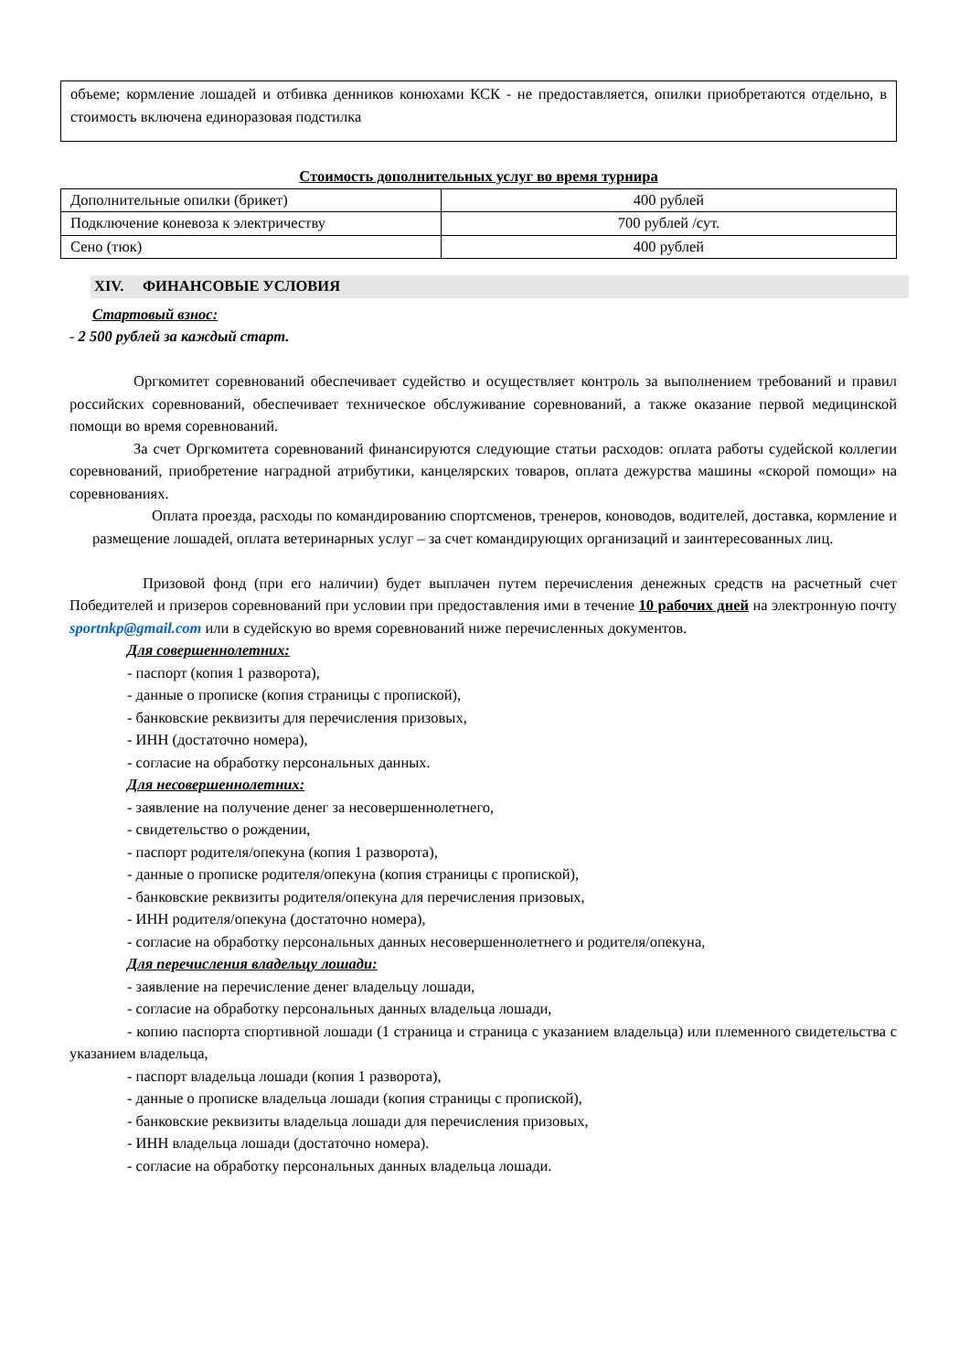объеме; кормление лошадей и отбивка денников конюхами КСК - не предоставляется, опилки приобретаются отдельно, в стоимость включена единоразовая подстилка
Стоимость дополнительных услуг во время турнира
| Дополнительные опилки (брикет) | 400 рублей |
| Подключение коневоза к электричеству | 700 рублей /сут. |
| Сено (тюк) | 400 рублей |
XIV. ФИНАНСОВЫЕ УСЛОВИЯ
Стартовый взнос:
- 2 500 рублей за каждый старт.
Оргкомитет соревнований обеспечивает судейство и осуществляет контроль за выполнением требований и правил российских соревнований, обеспечивает техническое обслуживание соревнований, а также оказание первой медицинской помощи во время соревнований.
За счет Оргкомитета соревнований финансируются следующие статьи расходов: оплата работы судейской коллегии соревнований, приобретение наградной атрибутики, канцелярских товаров, оплата дежурства машины «скорой помощи» на соревнованиях.
Оплата проезда, расходы по командированию спортсменов, тренеров, коноводов, водителей, доставка, кормление и размещение лошадей, оплата ветеринарных услуг – за счет командирующих организаций и заинтересованных лиц.
Призовой фонд (при его наличии) будет выплачен путем перечисления денежных средств на расчетный счет Победителей и призеров соревнований при условии при предоставления ими в течение 10 рабочих дней на электронную почту sportnkp@gmail.com или в судейскую во время соревнований ниже перечисленных документов.
Для совершеннолетних:
- паспорт (копия 1 разворота),
- данные о прописке (копия страницы с пропиской),
- банковские реквизиты для перечисления призовых,
- ИНН (достаточно номера),
- согласие на обработку персональных данных.
Для несовершеннолетних:
- заявление на получение денег за несовершеннолетнего,
- свидетельство о рождении,
- паспорт родителя/опекуна (копия 1 разворота),
- данные о прописке родителя/опекуна (копия страницы с пропиской),
- банковские реквизиты родителя/опекуна для перечисления призовых,
- ИНН родителя/опекуна (достаточно номера),
- согласие на обработку персональных данных несовершеннолетнего и родителя/опекуна,
Для перечисления владельцу лошади:
- заявление на перечисление денег владельцу лошади,
- согласие на обработку персональных данных владельца лошади,
- копию паспорта спортивной лошади (1 страница и страница с указанием владельца) или племенного свидетельства с указанием владельца,
- паспорт владельца лошади (копия 1 разворота),
- данные о прописке владельца лошади (копия страницы с пропиской),
- банковские реквизиты владельца лошади для перечисления призовых,
- ИНН владельца лошади (достаточно номера).
- согласие на обработку персональных данных владельца лошади.